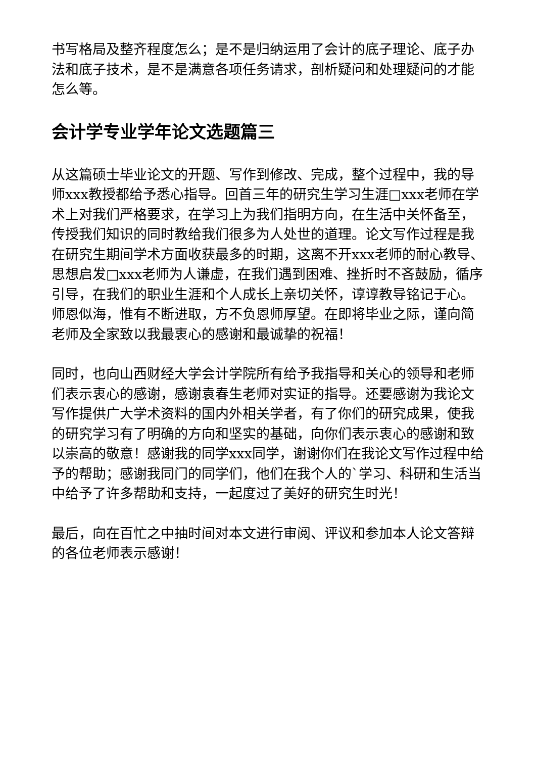书写格局及整齐程度怎么；是不是归纳运用了会计的底子理论、底子办法和底子技术，是不是满意各项任务请求，剖析疑问和处理疑问的才能怎么等。
会计学专业学年论文选题篇三
从这篇硕士毕业论文的开题、写作到修改、完成，整个过程中，我的导师xxx教授都给予悉心指导。回首三年的研究生学习生涯□xxx老师在学术上对我们严格要求，在学习上为我们指明方向，在生活中关怀备至，传授我们知识的同时教给我们很多为人处世的道理。论文写作过程是我在研究生期间学术方面收获最多的时期，这离不开xxx老师的耐心教导、思想启发□xxx老师为人谦虚，在我们遇到困难、挫折时不吝鼓励，循序引导，在我们的职业生涯和个人成长上亲切关怀，谆谆教导铭记于心。师恩似海，惟有不断进取，方不负恩师厚望。在即将毕业之际，谨向简老师及全家致以我最衷心的感谢和最诚挚的祝福！
同时，也向山西财经大学会计学院所有给予我指导和关心的领导和老师们表示衷心的感谢，感谢袁春生老师对实证的指导。还要感谢为我论文写作提供广大学术资料的国内外相关学者，有了你们的研究成果，使我的研究学习有了明确的方向和坚实的基础，向你们表示衷心的感谢和致以崇高的敬意！感谢我的同学xxx同学，谢谢你们在我论文写作过程中给予的帮助；感谢我同门的同学们，他们在我个人的`学习、科研和生活当中给予了许多帮助和支持，一起度过了美好的研究生时光！
最后，向在百忙之中抽时间对本文进行审阅、评议和参加本人论文答辩的各位老师表示感谢！